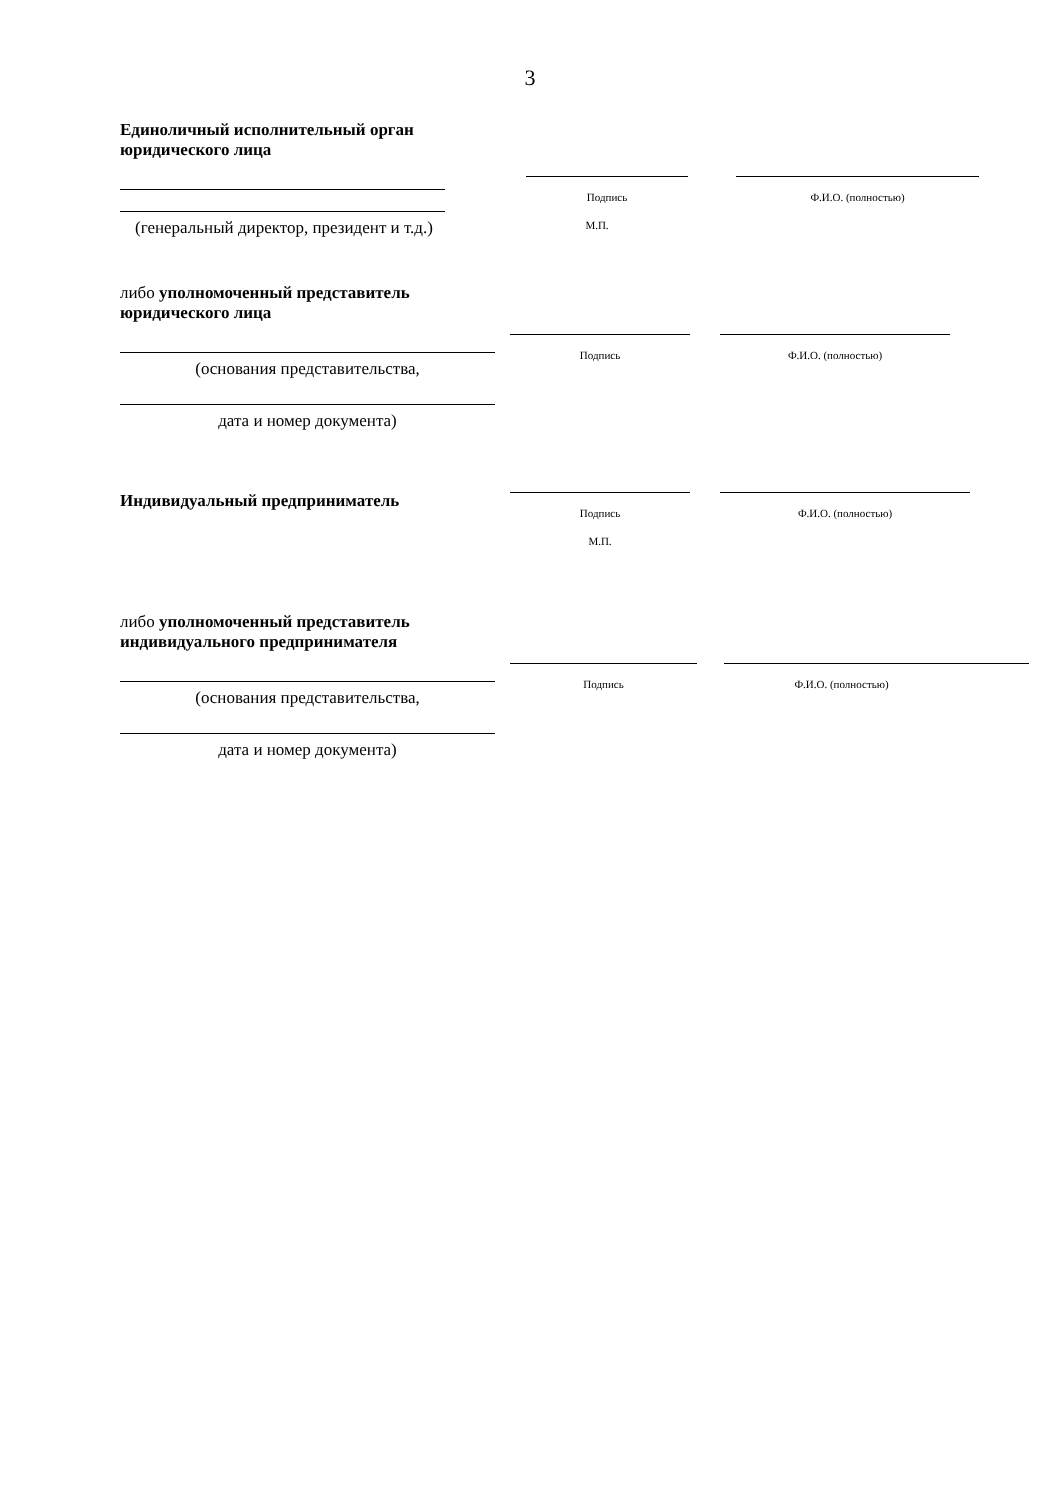3
Единоличный исполнительный орган юридического лица
(генеральный директор, президент и т.д.)
Подпись
М.П.
Ф.И.О. (полностью)
либо уполномоченный представитель юридического лица
(основания представительства,
дата и номер документа)
Подпись Ф.И.О. (полностью)
Индивидуальный предприниматель
Подпись
М.П.
Ф.И.О. (полностью)
либо уполномоченный представитель индивидуального предпринимателя
(основания представительства,
дата и номер документа)
Подпись Ф.И.О. (полностью)